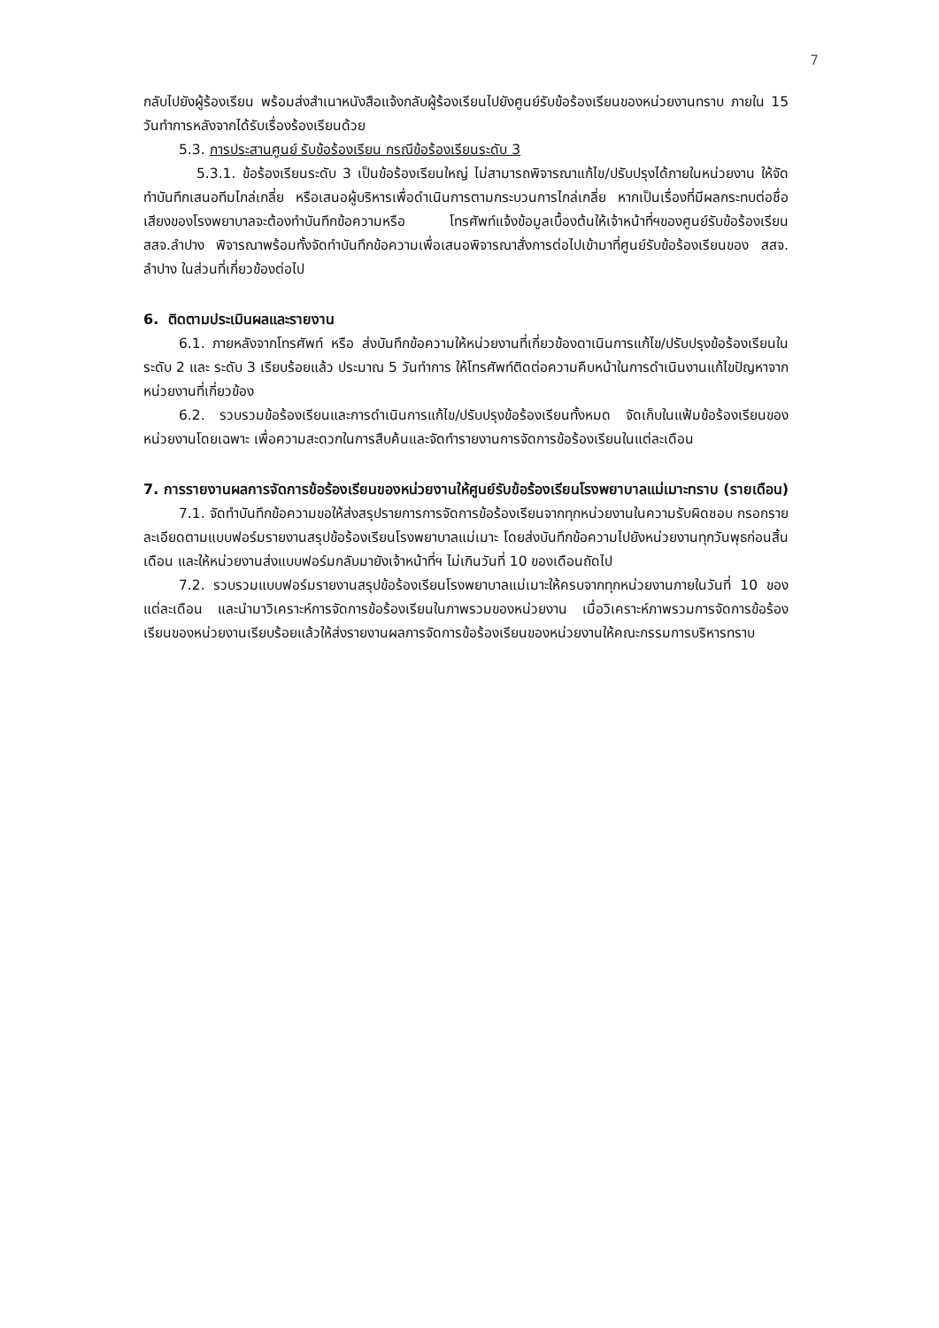7
กลับไปยังผู้ร้องเรียน พร้อมส่งสำเนาหนังสือแจ้งกลับผู้ร้องเรียนไปยังศูนย์รับข้อร้องเรียนของหน่วยงานทราบ ภายใน 15 วันทำการหลังจากได้รับเรื่องร้องเรียนด้วย
5.3. การประสานศูนย์ รับข้อร้องเรียน กรณีข้อร้องเรียนระดับ 3
5.3.1. ข้อร้องเรียนระดับ 3 เป็นข้อร้องเรียนใหญ่ ไม่สามารถพิจารณาแก้ไข/ปรับปรุงได้ภายในหน่วยงาน ให้จัดทำบันทึกเสนอทีมไกล่เกลี่ย หรือเสนอผู้บริหารเพื่อดำเนินการตามกระบวนการไกล่เกลี่ย หากเป็นเรื่องที่มีผลกระทบต่อชื่อเสียงของโรงพยาบาลจะต้องทำบันทึกข้อความหรือ โทรศัพท์แจ้งข้อมูลเบื้องต้นให้เจ้าหน้าที่ฯของศูนย์รับข้อร้องเรียน สสจ.ลำปาง พิจารณาพร้อมทั้งจัดทำบันทึกข้อความเพื่อเสนอพิจารณาสั่งการต่อไปเข้ามาที่ศูนย์รับข้อร้องเรียนของ สสจ. ลำปาง ในส่วนที่เกี่ยวข้องต่อไป
6. ติดตามประเมินผลและรายงาน
6.1. ภายหลังจากโทรศัพท์ หรือ ส่งบันทึกข้อความให้หน่วยงานที่เกี่ยวข้องดาเนินการแก้ไข/ปรับปรุงข้อร้องเรียนในระดับ 2 และ ระดับ 3 เรียบร้อยแล้ว ประมาณ 5 วันทำการ ให้โทรศัพท์ติดต่อความคืบหน้าในการดำเนินงานแก้ไขปัญหาจากหน่วยงานที่เกี่ยวข้อง
6.2. รวบรวมข้อร้องเรียนและการดำเนินการแก้ไข/ปรับปรุงข้อร้องเรียนทั้งหมด จัดเก็บในแฟ้มข้อร้องเรียนของหน่วยงานโดยเฉพาะ เพื่อความสะดวกในการสืบค้นและจัดทำรายงานการจัดการข้อร้องเรียนในแต่ละเดือน
7. การรายงานผลการจัดการข้อร้องเรียนของหน่วยงานให้ศูนย์รับข้อร้องเรียนโรงพยาบาลแม่เมาะทราบ (รายเดือน)
7.1. จัดทำบันทึกข้อความขอให้ส่งสรุปรายการการจัดการข้อร้องเรียนจากทุกหน่วยงานในความรับผิดชอบ กรอกรายละเอียดตามแบบฟอร์มรายงานสรุปข้อร้องเรียนโรงพยาบาลแม่เมาะ โดยส่งบันทึกข้อความไปยังหน่วยงานทุกวันพุธก่อนสิ้นเดือน และให้หน่วยงานส่งแบบฟอร์มกลับมายังเจ้าหน้าที่ฯ ไม่เกินวันที่ 10 ของเดือนถัดไป
7.2. รวบรวมแบบฟอร์มรายงานสรุปข้อร้องเรียนโรงพยาบาลแม่เมาะให้ครบจากทุกหน่วยงานภายในวันที่ 10 ของแต่ละเดือน และนำมาวิเคราะห์การจัดการข้อร้องเรียนในภาพรวมของหน่วยงาน เมื่อวิเคราะห์ภาพรวมการจัดการข้อร้องเรียนของหน่วยงานเรียบร้อยแล้วให้ส่งรายงานผลการจัดการข้อร้องเรียนของหน่วยงานให้คณะกรรมการบริหารทราบ